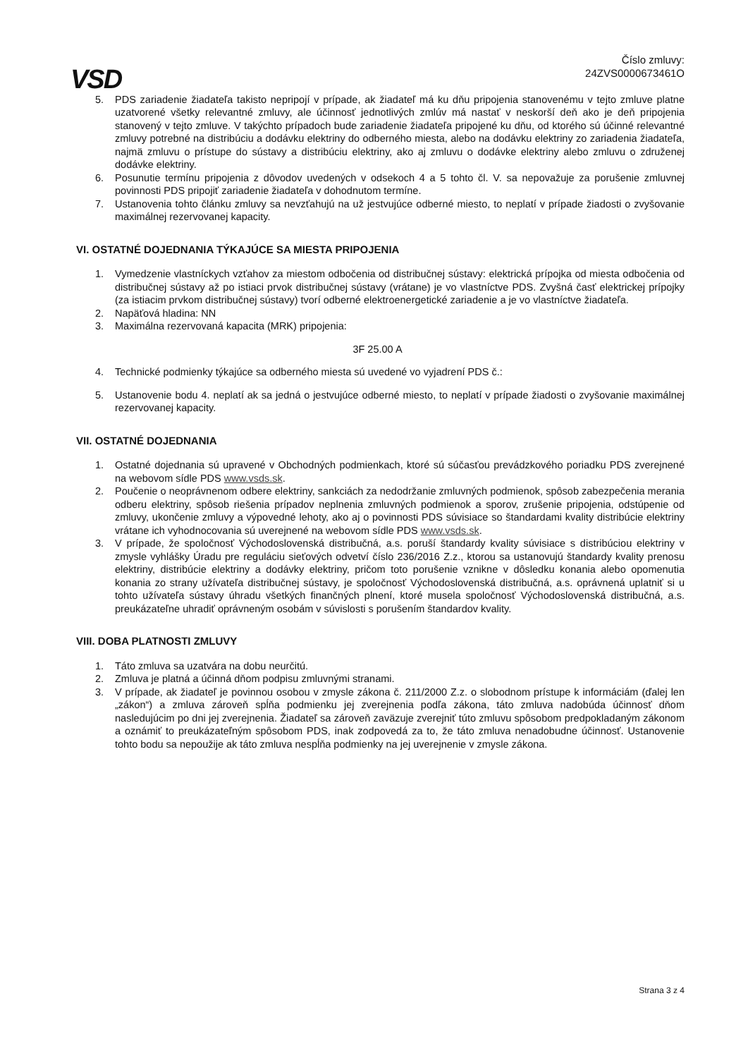Číslo zmluvy:
24ZVS0000673461O
VSD
5. PDS zariadenie žiadateľa takisto nepripojí v prípade, ak žiadateľ má ku dňu pripojenia stanovenému v tejto zmluve platne uzatvorené všetky relevantné zmluvy, ale účinnosť jednotlivých zmlúv má nastať v neskorší deň ako je deň pripojenia stanovený v tejto zmluve. V takýchto prípadoch bude zariadenie žiadateľa pripojené ku dňu, od ktorého sú účinné relevantné zmluvy potrebné na distribúciu a dodávku elektriny do odberného miesta, alebo na dodávku elektriny zo zariadenia žiadateľa, najmä zmluvu o prístupe do sústavy a distribúciu elektriny, ako aj zmluvu o dodávke elektriny alebo zmluvu o združenej dodávke elektriny.
6. Posunutie termínu pripojenia z dôvodov uvedených v odsekoch 4 a 5 tohto čl. V. sa nepovažuje za porušenie zmluvnej povinnosti PDS pripojiť zariadenie žiadateľa v dohodnutom termíne.
7. Ustanovenia tohto článku zmluvy sa nevzťahujú na už jestvujúce odberné miesto, to neplatí v prípade žiadosti o zvyšovanie maximálnej rezervovanej kapacity.
VI. OSTATNÉ DOJEDNANIA TÝKAJÚCE SA MIESTA PRIPOJENIA
1. Vymedzenie vlastníckych vzťahov za miestom odbočenia od distribučnej sústavy: elektrická prípojka od miesta odbočenia od distribučnej sústavy až po istiaci prvok distribučnej sústavy (vrátane) je vo vlastníctve PDS. Zvyšná časť elektrickej prípojky (za istiacim prvkom distribučnej sústavy) tvorí odberné elektroenergetické zariadenie a je vo vlastníctve žiadateľa.
2. Napäťová hladina: NN
3. Maximálna rezervovaná kapacita (MRK) pripojenia:
3F 25.00 A
4. Technické podmienky týkajúce sa odberného miesta sú uvedené vo vyjadrení PDS č.:
5. Ustanovenie bodu 4. neplatí ak sa jedná o jestvujúce odberné miesto, to neplatí v prípade žiadosti o zvyšovanie maximálnej rezervovanej kapacity.
VII. OSTATNÉ DOJEDNANIA
1. Ostatné dojednania sú upravené v Obchodných podmienkach, ktoré sú súčasťou prevádzkového poriadku PDS zverejnené na webovom sídle PDS www.vsds.sk.
2. Poučenie o neoprávnenom odbere elektriny, sankciách za nedodržanie zmluvných podmienok, spôsob zabezpečenia merania odberu elektriny, spôsob riešenia prípadov neplnenia zmluvných podmienok a sporov, zrušenie pripojenia, odstúpenie od zmluvy, ukončenie zmluvy a výpovedné lehoty, ako aj o povinnosti PDS súvisiace so štandardami kvality distribúcie elektriny vrátane ich vyhodnocovania sú uverejnené na webovom sídle PDS www.vsds.sk.
3. V prípade, že spoločnosť Východoslovenská distribučná, a.s. poruší štandardy kvality súvisiace s distribúciou elektriny v zmysle vyhlášky Úradu pre reguláciu sieťových odvetví číslo 236/2016 Z.z., ktorou sa ustanovujú štandardy kvality prenosu elektriny, distribúcie elektriny a dodávky elektriny, pričom toto porušenie vznikne v dôsledku konania alebo opomenutia konania zo strany užívateľa distribučnej sústavy, je spoločnosť Východoslovenská distribučná, a.s. oprávnená uplatniť si u tohto užívateľa sústavy úhradu všetkých finančných plnení, ktoré musela spoločnosť Východoslovenská distribučná, a.s. preukázateľne uhradiť oprávneným osobám v súvislosti s porušením štandardov kvality.
VIII. DOBA PLATNOSTI ZMLUVY
1. Táto zmluva sa uzatvára na dobu neurčitú.
2. Zmluva je platná a účinná dňom podpisu zmluvnými stranami.
3. V prípade, ak žiadateľ je povinnou osobou v zmysle zákona č. 211/2000 Z.z. o slobodnom prístupe k informáciám (ďalej len „zákon“) a zmluva zároveň spĺňa podmienku jej zverejnenia podľa zákona, táto zmluva nadobúda účinnosť dňom nasledujúcim po dni jej zverejnenia. Žiadateľ sa zároveň zaväzuje zverejniť túto zmluvu spôsobom predpokladaným zákonom a oznámiť to preukázateľným spôsobom PDS, inak zodpovedá za to, že táto zmluva nenadobudne účinnosť. Ustanovenie tohto bodu sa nepoužije ak táto zmluva nespĺňa podmienky na jej uverejnenie v zmysle zákona.
Strana 3 z 4